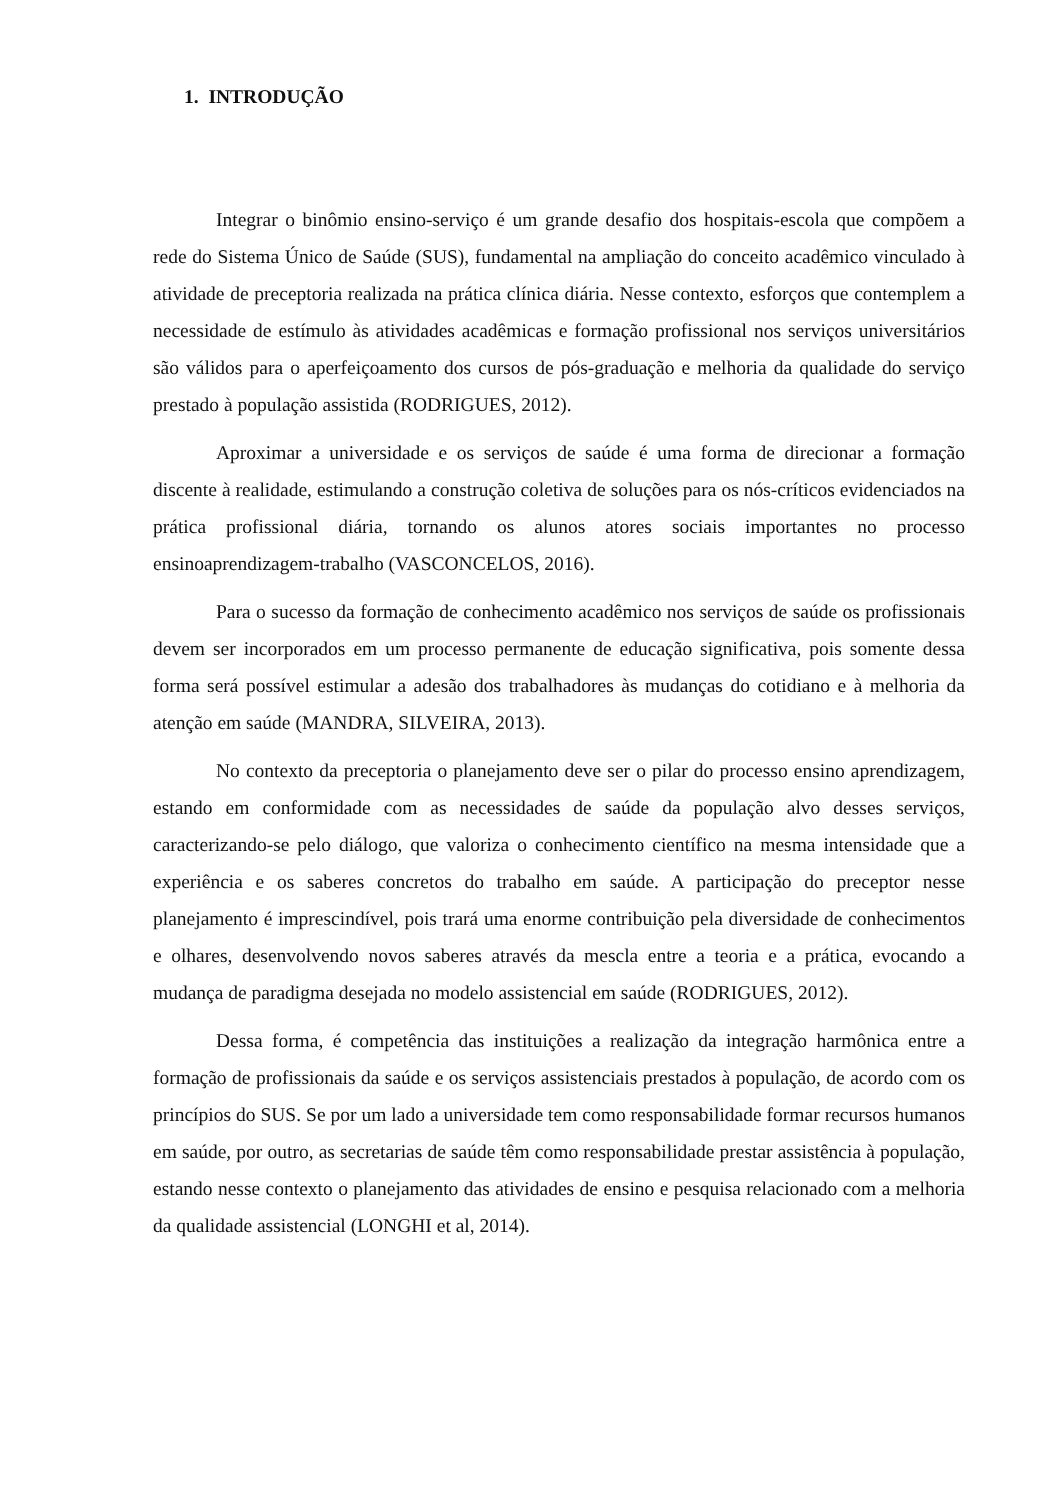1. INTRODUÇÃO
Integrar o binômio ensino-serviço é um grande desafio dos hospitais-escola que compõem a rede do Sistema Único de Saúde (SUS), fundamental na ampliação do conceito acadêmico vinculado à atividade de preceptoria realizada na prática clínica diária. Nesse contexto, esforços que contemplem a necessidade de estímulo às atividades acadêmicas e formação profissional nos serviços universitários são válidos para o aperfeiçoamento dos cursos de pós-graduação e melhoria da qualidade do serviço prestado à população assistida (RODRIGUES, 2012).
Aproximar a universidade e os serviços de saúde é uma forma de direcionar a formação discente à realidade, estimulando a construção coletiva de soluções para os nós-críticos evidenciados na prática profissional diária, tornando os alunos atores sociais importantes no processo ensinoaprendizagem-trabalho (VASCONCELOS, 2016).
Para o sucesso da formação de conhecimento acadêmico nos serviços de saúde os profissionais devem ser incorporados em um processo permanente de educação significativa, pois somente dessa forma será possível estimular a adesão dos trabalhadores às mudanças do cotidiano e à melhoria da atenção em saúde (MANDRA, SILVEIRA, 2013).
No contexto da preceptoria o planejamento deve ser o pilar do processo ensino aprendizagem, estando em conformidade com as necessidades de saúde da população alvo desses serviços, caracterizando-se pelo diálogo, que valoriza o conhecimento científico na mesma intensidade que a experiência e os saberes concretos do trabalho em saúde. A participação do preceptor nesse planejamento é imprescindível, pois trará uma enorme contribuição pela diversidade de conhecimentos e olhares, desenvolvendo novos saberes através da mescla entre a teoria e a prática, evocando a mudança de paradigma desejada no modelo assistencial em saúde (RODRIGUES, 2012).
Dessa forma, é competência das instituições a realização da integração harmônica entre a formação de profissionais da saúde e os serviços assistenciais prestados à população, de acordo com os princípios do SUS. Se por um lado a universidade tem como responsabilidade formar recursos humanos em saúde, por outro, as secretarias de saúde têm como responsabilidade prestar assistência à população, estando nesse contexto o planejamento das atividades de ensino e pesquisa relacionado com a melhoria da qualidade assistencial (LONGHI et al, 2014).